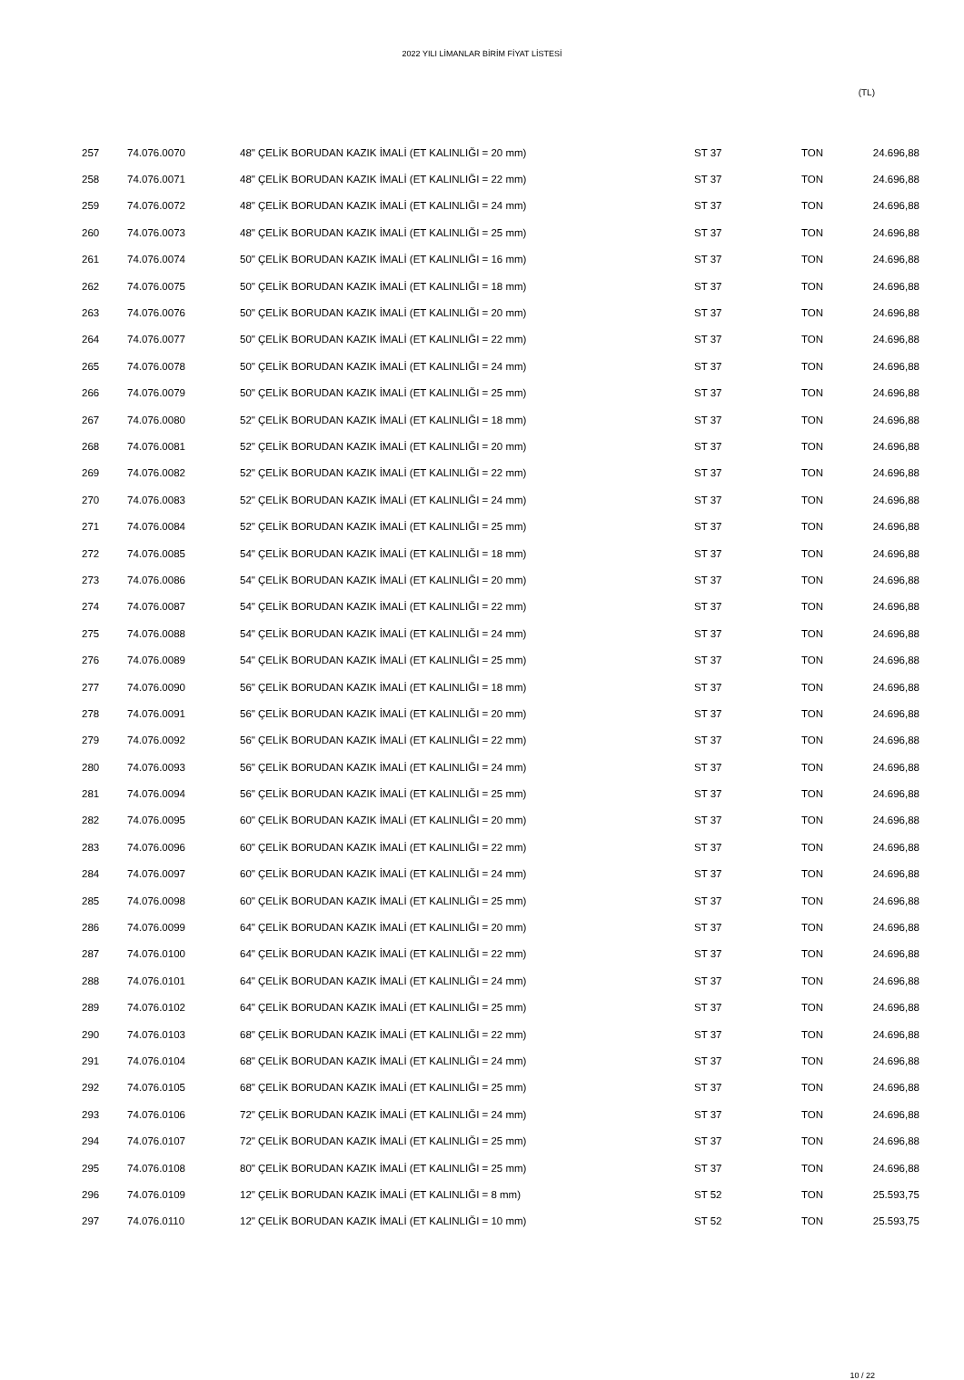2022 YILI LİMANLAR BİRİM FİYAT LİSTESİ
(TL)
| 257 | 74.076.0070 | 48" ÇELİK BORUDAN KAZIK İMALİ (ET KALINLIĞI = 20 mm) | ST 37 | TON | 24.696,88 |
| 258 | 74.076.0071 | 48" ÇELİK BORUDAN KAZIK İMALİ (ET KALINLIĞI = 22 mm) | ST 37 | TON | 24.696,88 |
| 259 | 74.076.0072 | 48" ÇELİK BORUDAN KAZIK İMALİ (ET KALINLIĞI = 24 mm) | ST 37 | TON | 24.696,88 |
| 260 | 74.076.0073 | 48" ÇELİK BORUDAN KAZIK İMALİ (ET KALINLIĞI = 25 mm) | ST 37 | TON | 24.696,88 |
| 261 | 74.076.0074 | 50" ÇELİK BORUDAN KAZIK İMALİ (ET KALINLIĞI = 16 mm) | ST 37 | TON | 24.696,88 |
| 262 | 74.076.0075 | 50" ÇELİK BORUDAN KAZIK İMALİ (ET KALINLIĞI = 18 mm) | ST 37 | TON | 24.696,88 |
| 263 | 74.076.0076 | 50" ÇELİK BORUDAN KAZIK İMALİ (ET KALINLIĞI = 20 mm) | ST 37 | TON | 24.696,88 |
| 264 | 74.076.0077 | 50" ÇELİK BORUDAN KAZIK İMALİ (ET KALINLIĞI = 22 mm) | ST 37 | TON | 24.696,88 |
| 265 | 74.076.0078 | 50" ÇELİK BORUDAN KAZIK İMALİ (ET KALINLIĞI = 24 mm) | ST 37 | TON | 24.696,88 |
| 266 | 74.076.0079 | 50" ÇELİK BORUDAN KAZIK İMALİ (ET KALINLIĞI = 25 mm) | ST 37 | TON | 24.696,88 |
| 267 | 74.076.0080 | 52" ÇELİK BORUDAN KAZIK İMALİ (ET KALINLIĞI = 18 mm) | ST 37 | TON | 24.696,88 |
| 268 | 74.076.0081 | 52" ÇELİK BORUDAN KAZIK İMALİ (ET KALINLIĞI = 20 mm) | ST 37 | TON | 24.696,88 |
| 269 | 74.076.0082 | 52" ÇELİK BORUDAN KAZIK İMALİ (ET KALINLIĞI = 22 mm) | ST 37 | TON | 24.696,88 |
| 270 | 74.076.0083 | 52" ÇELİK BORUDAN KAZIK İMALİ (ET KALINLIĞI = 24 mm) | ST 37 | TON | 24.696,88 |
| 271 | 74.076.0084 | 52" ÇELİK BORUDAN KAZIK İMALİ (ET KALINLIĞI = 25 mm) | ST 37 | TON | 24.696,88 |
| 272 | 74.076.0085 | 54" ÇELİK BORUDAN KAZIK İMALİ (ET KALINLIĞI = 18 mm) | ST 37 | TON | 24.696,88 |
| 273 | 74.076.0086 | 54" ÇELİK BORUDAN KAZIK İMALİ (ET KALINLIĞI = 20 mm) | ST 37 | TON | 24.696,88 |
| 274 | 74.076.0087 | 54" ÇELİK BORUDAN KAZIK İMALİ (ET KALINLIĞI = 22 mm) | ST 37 | TON | 24.696,88 |
| 275 | 74.076.0088 | 54" ÇELİK BORUDAN KAZIK İMALİ (ET KALINLIĞI = 24 mm) | ST 37 | TON | 24.696,88 |
| 276 | 74.076.0089 | 54" ÇELİK BORUDAN KAZIK İMALİ (ET KALINLIĞI = 25 mm) | ST 37 | TON | 24.696,88 |
| 277 | 74.076.0090 | 56" ÇELİK BORUDAN KAZIK İMALİ (ET KALINLIĞI = 18 mm) | ST 37 | TON | 24.696,88 |
| 278 | 74.076.0091 | 56" ÇELİK BORUDAN KAZIK İMALİ (ET KALINLIĞI = 20 mm) | ST 37 | TON | 24.696,88 |
| 279 | 74.076.0092 | 56" ÇELİK BORUDAN KAZIK İMALİ (ET KALINLIĞI = 22 mm) | ST 37 | TON | 24.696,88 |
| 280 | 74.076.0093 | 56" ÇELİK BORUDAN KAZIK İMALİ (ET KALINLIĞI = 24 mm) | ST 37 | TON | 24.696,88 |
| 281 | 74.076.0094 | 56" ÇELİK BORUDAN KAZIK İMALİ (ET KALINLIĞI = 25 mm) | ST 37 | TON | 24.696,88 |
| 282 | 74.076.0095 | 60" ÇELİK BORUDAN KAZIK İMALİ (ET KALINLIĞI = 20 mm) | ST 37 | TON | 24.696,88 |
| 283 | 74.076.0096 | 60" ÇELİK BORUDAN KAZIK İMALİ (ET KALINLIĞI = 22 mm) | ST 37 | TON | 24.696,88 |
| 284 | 74.076.0097 | 60" ÇELİK BORUDAN KAZIK İMALİ (ET KALINLIĞI = 24 mm) | ST 37 | TON | 24.696,88 |
| 285 | 74.076.0098 | 60" ÇELİK BORUDAN KAZIK İMALİ (ET KALINLIĞI = 25 mm) | ST 37 | TON | 24.696,88 |
| 286 | 74.076.0099 | 64" ÇELİK BORUDAN KAZIK İMALİ (ET KALINLIĞI = 20 mm) | ST 37 | TON | 24.696,88 |
| 287 | 74.076.0100 | 64" ÇELİK BORUDAN KAZIK İMALİ (ET KALINLIĞI = 22 mm) | ST 37 | TON | 24.696,88 |
| 288 | 74.076.0101 | 64" ÇELİK BORUDAN KAZIK İMALİ (ET KALINLIĞI = 24 mm) | ST 37 | TON | 24.696,88 |
| 289 | 74.076.0102 | 64" ÇELİK BORUDAN KAZIK İMALİ (ET KALINLIĞI = 25 mm) | ST 37 | TON | 24.696,88 |
| 290 | 74.076.0103 | 68" ÇELİK BORUDAN KAZIK İMALİ (ET KALINLIĞI = 22 mm) | ST 37 | TON | 24.696,88 |
| 291 | 74.076.0104 | 68" ÇELİK BORUDAN KAZIK İMALİ (ET KALINLIĞI = 24 mm) | ST 37 | TON | 24.696,88 |
| 292 | 74.076.0105 | 68" ÇELİK BORUDAN KAZIK İMALİ (ET KALINLIĞI = 25 mm) | ST 37 | TON | 24.696,88 |
| 293 | 74.076.0106 | 72" ÇELİK BORUDAN KAZIK İMALİ (ET KALINLIĞI = 24 mm) | ST 37 | TON | 24.696,88 |
| 294 | 74.076.0107 | 72" ÇELİK BORUDAN KAZIK İMALİ (ET KALINLIĞI = 25 mm) | ST 37 | TON | 24.696,88 |
| 295 | 74.076.0108 | 80" ÇELİK BORUDAN KAZIK İMALİ (ET KALINLIĞI = 25 mm) | ST 37 | TON | 24.696,88 |
| 296 | 74.076.0109 | 12" ÇELİK BORUDAN KAZIK İMALİ (ET KALINLIĞI = 8 mm) | ST 52 | TON | 25.593,75 |
| 297 | 74.076.0110 | 12" ÇELİK BORUDAN KAZIK İMALİ (ET KALINLIĞI = 10 mm) | ST 52 | TON | 25.593,75 |
10 / 22